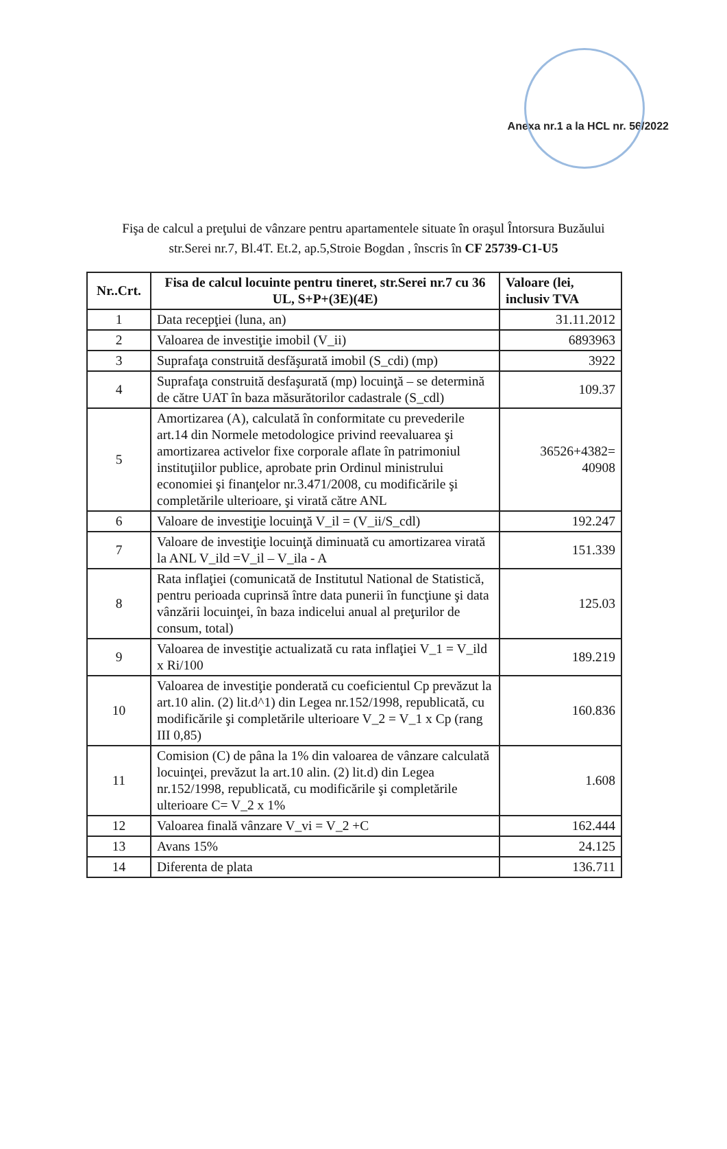Anexa nr.1 a la HCL nr. 56/2022
Fişa de calcul a preţului de vânzare pentru apartamentele situate în oraşul Întorsura Buzăului
str.Serei nr.7, Bl.4T. Et.2, ap.5,Stroie Bogdan , înscris în CF 25739-C1-U5
| Nr..Crt. | Fisa de calcul locuinte pentru tineret, str.Serei nr.7 cu 36 UL, S+P+(3E)(4E) | Valoare (lei, inclusiv TVA |
| --- | --- | --- |
| 1 | Data recepţiei (luna, an) | 31.11.2012 |
| 2 | Valoarea de investiţie imobil (V_ii) | 6893963 |
| 3 | Suprafaţa construită desfăşurată imobil (S_cdi) (mp) | 3922 |
| 4 | Suprafaţa construită desfaşurată (mp) locuinţă – se determină de către UAT în baza măsurătorilor cadastrale (S_cdl) | 109.37 |
| 5 | Amortizarea (A), calculată în conformitate cu prevederile art.14 din Normele metodologice privind reevaluarea şi amortizarea activelor fixe corporale aflate în patrimoniul instituţiilor publice, aprobate prin Ordinul ministrului economiei şi finanţelor nr.3.471/2008, cu modificările şi completările ulterioare, şi virată către ANL | 36526+4382= 40908 |
| 6 | Valoare de investiţie locuinţă V_il = (V_ii/S_cdl) | 192.247 |
| 7 | Valoare de investiţie locuinţă diminuată cu amortizarea virată la ANL V_ild =V_il – V_ila - A | 151.339 |
| 8 | Rata inflaţiei (comunicată de Institutul National de Statistică, pentru perioada cuprinsă între data punerii în funcţiune şi data vânzării locuinţei, în baza indicelui anual al preţurilor de consum, total) | 125.03 |
| 9 | Valoarea de investiţie actualizată cu rata inflaţiei V_1 = V_ild x Ri/100 | 189.219 |
| 10 | Valoarea de investiţie ponderată cu coeficientul Cp prevăzut la art.10 alin. (2) lit.d^1) din Legea nr.152/1998, republicată, cu modificările şi completările ulterioare V_2 = V_1 x Cp (rang III 0,85) | 160.836 |
| 11 | Comision (C) de pâna la 1% din valoarea de vânzare calculată locuinţei, prevăzut la art.10 alin. (2) lit.d) din Legea nr.152/1998, republicată, cu modificările şi completările ulterioare C= V_2 x 1% | 1.608 |
| 12 | Valoarea finală vânzare V_vi = V_2 +C | 162.444 |
| 13 | Avans 15% | 24.125 |
| 14 | Diferenta de plata | 136.711 |